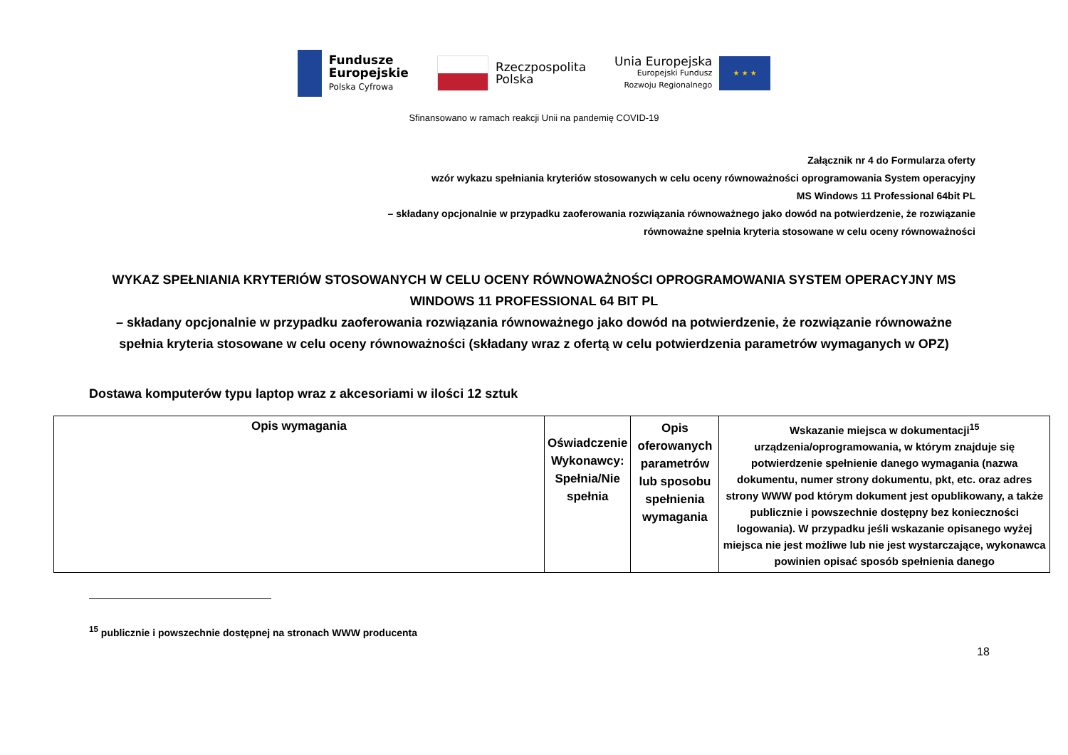Fundusze
Europejskie
Polska Cyfrowa
Rzeczpospolita
Polska
Unia Europejska
Europejski Fundusz
Rozwoju Regionalnego
★ ★ ★
Sfinansowano w ramach reakcji Unii na pandemię COVID-19
Załącznik nr 4 do Formularza oferty
wzór wykazu spełniania kryteriów stosowanych w celu oceny równoważności oprogramowania System operacyjny
MS Windows 11 Professional 64bit PL
– składany opcjonalnie w przypadku zaoferowania rozwiązania równoważnego jako dowód na potwierdzenie, że rozwiązanie
równoważne spełnia kryteria stosowane w celu oceny równoważności
WYKAZ SPEŁNIANIA KRYTERIÓW STOSOWANYCH W CELU OCENY RÓWNOWAŻNOŚCI OPROGRAMOWANIA SYSTEM OPERACYJNY MS WINDOWS 11 PROFESSIONAL 64 BIT PL
– składany opcjonalnie w przypadku zaoferowania rozwiązania równoważnego jako dowód na potwierdzenie, że rozwiązanie równoważne spełnia kryteria stosowane w celu oceny równoważności (składany wraz z ofertą w celu potwierdzenia parametrów wymaganych w OPZ)
Dostawa komputerów typu laptop wraz z akcesoriami w ilości 12 sztuk
| Opis wymagania | Oświadczenie Wykonawcy: Spełnia/Nie spełnia | Opis oferowanych parametrów lub sposobu spełnienia wymagania | Wskazanie miejsca w dokumentacji<sup>15</sup> urządzenia/oprogramowania, w którym znajduje się potwierdzenie spełnienie danego wymagania (nazwa dokumentu, numer strony dokumentu, pkt, etc. oraz adres strony WWW pod którym dokument jest opublikowany, a także publicznie i powszechnie dostępny bez konieczności logowania). W przypadku jeśli wskazanie opisanego wyżej miejsca nie jest możliwe lub nie jest wystarczające, wykonawca powinien opisać sposób spełnienia danego |
| --- | --- | --- | --- |
<sup>15</sup> publicznie i powszechnie dostępnej na stronach WWW producenta
18